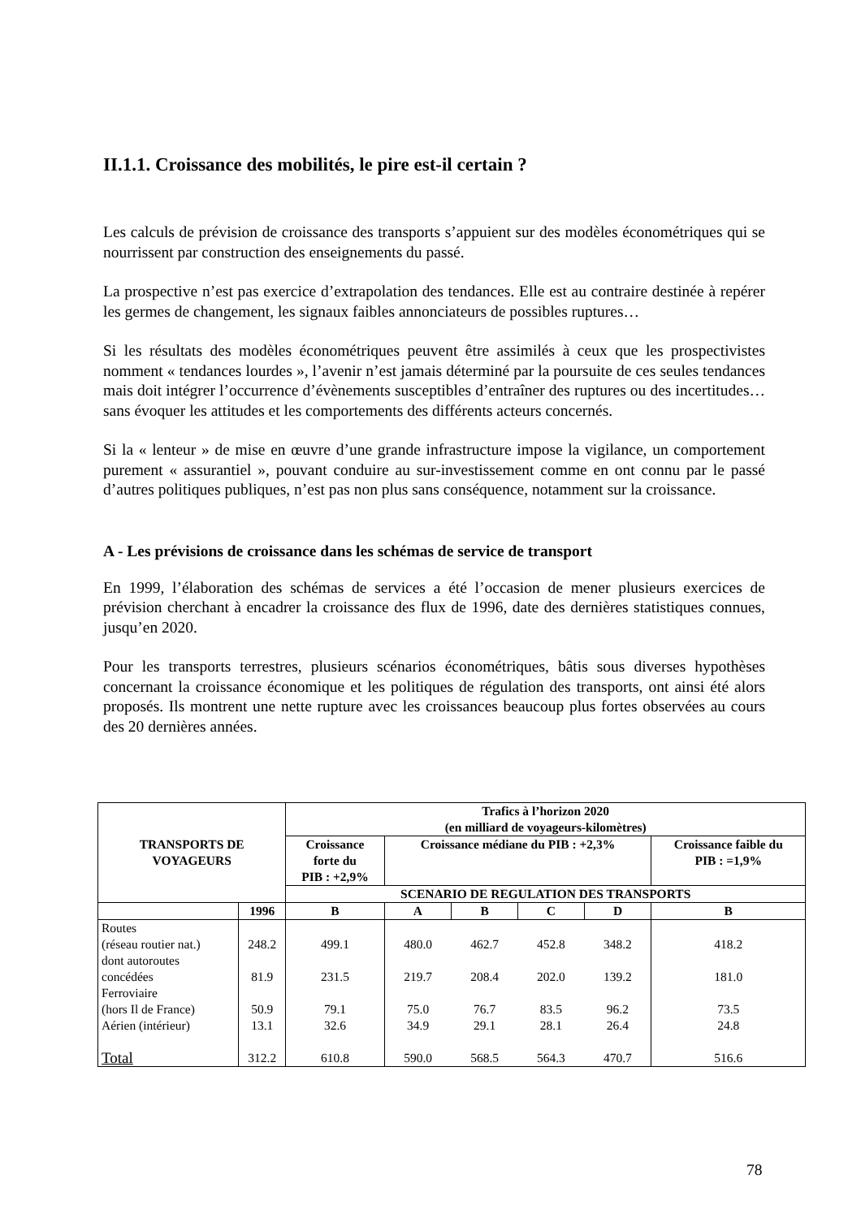II.1.1. Croissance des mobilités, le pire est-il certain ?
Les calculs de prévision de croissance des transports s’appuient sur des modèles économétriques qui se nourrissent par construction des enseignements du passé.
La prospective n’est pas exercice d’extrapolation des tendances. Elle est au contraire destinée à repérer les germes de changement, les signaux faibles annonciateurs de possibles ruptures…
Si les résultats des modèles économétriques peuvent être assimilés à ceux que les prospectivistes nomment « tendances lourdes », l’avenir n’est jamais déterminé par la poursuite de ces seules tendances mais doit intégrer l’occurrence d’évènements susceptibles d’entraîner des ruptures ou des incertitudes… sans évoquer les attitudes et les comportements des différents acteurs concernés.
Si la « lenteur » de mise en œuvre d’une grande infrastructure impose la vigilance, un comportement purement « assurantiel », pouvant conduire au sur-investissement comme en ont connu par le passé d’autres politiques publiques, n’est pas non plus sans conséquence, notamment sur la croissance.
A - Les prévisions de croissance dans les schémas de service de transport
En 1999, l’élaboration des schémas de services a été l’occasion de mener plusieurs exercices de prévision cherchant à encadrer la croissance des flux de 1996, date des dernières statistiques connues, jusqu’en 2020.
Pour les transports terrestres, plusieurs scénarios économétriques, bâtis sous diverses hypothèses concernant la croissance économique et les politiques de régulation des transports, ont ainsi été alors proposés. Ils montrent une nette rupture avec les croissances beaucoup plus fortes observées au cours des 20 dernières années.
| TRANSPORTS DE VOYAGEURS | | Trafics à l’horizon 2020 (en milliard de voyageurs-kilomètres) | | | | | |
| --- | --- | --- | --- | --- | --- | --- | --- |
| | | Croissance forte du PIB : +2,9% | Croissance médiane du PIB : +2,3% | | | | Croissance faible du PIB : =1,9% |
| | | SCENARIO DE REGULATION DES TRANSPORTS | | | | | |
| | 1996 | B | A | B | C | D | B |
| Routes (réseau routier nat.) | 248.2 | 499.1 | 480.0 | 462.7 | 452.8 | 348.2 | 418.2 |
| dont autoroutes concédées | 81.9 | 231.5 | 219.7 | 208.4 | 202.0 | 139.2 | 181.0 |
| Ferroviaire (hors Il de France) | 50.9 | 79.1 | 75.0 | 76.7 | 83.5 | 96.2 | 73.5 |
| Aérien (intérieur) | 13.1 | 32.6 | 34.9 | 29.1 | 28.1 | 26.4 | 24.8 |
| Total | 312.2 | 610.8 | 590.0 | 568.5 | 564.3 | 470.7 | 516.6 |
78